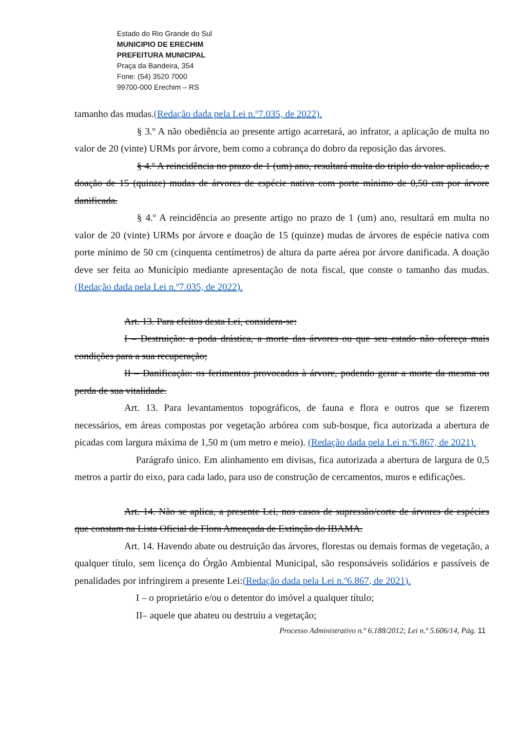Estado do Rio Grande do Sul
MUNICIPIO DE ERECHIM
PREFEITURA MUNICIPAL
Praça da Bandeira, 354
Fone: (54) 3520 7000
99700-000 Erechim – RS
tamanho das mudas.(Redação dada pela Lei n.º7.035, de 2022).
§ 3.º A não obediência ao presente artigo acarretará, ao infrator, a aplicação de multa no valor de 20 (vinte) URMs por árvore, bem como a cobrança do dobro da reposição das árvores.
§ 4.º A reincidência no prazo de 1 (um) ano, resultará multa do triplo do valor aplicado, e doação de 15 (quinze) mudas de árvores de espécie nativa com porte mínimo de 0,50 cm por árvore danificada.
§ 4.º A reincidência ao presente artigo no prazo de 1 (um) ano, resultará em multa no valor de 20 (vinte) URMs por árvore e doação de 15 (quinze) mudas de árvores de espécie nativa com porte mínimo de 50 cm (cinquenta centímetros) de altura da parte aérea por árvore danificada. A doação deve ser feita ao Município mediante apresentação de nota fiscal, que conste o tamanho das mudas.(Redação dada pela Lei n.º7.035, de 2022).
Art. 13. Para efeitos desta Lei, considera-se:
I – Destruição: a poda drástica, a morte das árvores ou que seu estado não ofereça mais condições para a sua recuperação;
II – Danificação: os ferimentos provocados à árvore, podendo gerar a morte da mesma ou perda de sua vitalidade.
Art. 13. Para levantamentos topográficos, de fauna e flora e outros que se fizerem necessários, em áreas compostas por vegetação arbórea com sub-bosque, fica autorizada a abertura de picadas com largura máxima de 1,50 m (um metro e meio). (Redação dada pela Lei n.º6.867, de 2021).
Parágrafo único. Em alinhamento em divisas, fica autorizada a abertura de largura de 0,5 metros a partir do eixo, para cada lado, para uso de construção de cercamentos, muros e edificações.
Art. 14. Não se aplica, a presente Lei, nos casos de supressão/corte de árvores de espécies que constam na Lista Oficial de Flora Ameaçada de Extinção do IBAMA.
Art. 14. Havendo abate ou destruição das árvores, florestas ou demais formas de vegetação, a qualquer título, sem licença do Órgão Ambiental Municipal, são responsáveis solidários e passíveis de penalidades por infringirem a presente Lei:(Redação dada pela Lei n.º6.867, de 2021).
I – o proprietário e/ou o detentor do imóvel a qualquer título;
II– aquele que abateu ou destruiu a vegetação;
Processo Administrativo n.º 6.188/2012; Lei n.º 5.606/14, Pág. 11